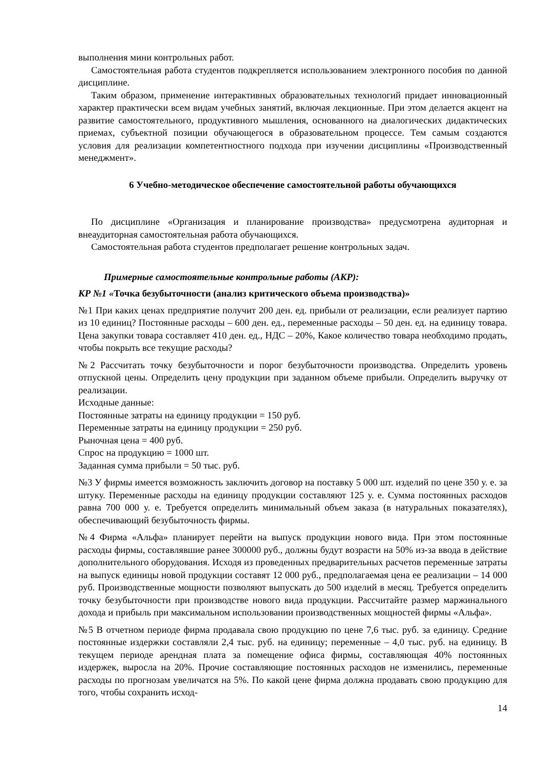выполнения мини контрольных работ.
Самостоятельная работа студентов подкрепляется использованием электронного пособия по данной дисциплине.
Таким образом, применение интерактивных образовательных технологий придает инновационный характер практически всем видам учебных занятий, включая лекционные. При этом делается акцент на развитие самостоятельного, продуктивного мышления, основанного на диалогических дидактических приемах, субъектной позиции обучающегося в образовательном процессе. Тем самым создаются условия для реализации компетентностного подхода при изучении дисциплины «Производственный менеджмент».
6 Учебно-методическое обеспечение самостоятельной работы обучающихся
По дисциплине «Организация и планирование производства» предусмотрена аудиторная и внеаудиторная самостоятельная работа обучающихся.
Самостоятельная работа студентов предполагает решение контрольных задач.
Примерные самостоятельные контрольные работы (АКР):
КР №1 «Точка безубыточности (анализ критического объема производства)»
№1 При каких ценах предприятие получит 200 ден. ед. прибыли от реализации, если реализует партию из 10 единиц? Постоянные расходы – 600 ден. ед., переменные расходы – 50 ден. ед. на единицу товара. Цена закупки товара составляет 410 ден. ед., НДС – 20%, Какое количество товара необходимо продать, чтобы покрыть все текущие расходы?
№2 Рассчитать точку безубыточности и порог безубыточности производства. Определить уровень отпускной цены. Определить цену продукции при заданном объеме прибыли. Определить выручку от реализации.
Исходные данные:
Постоянные затраты на единицу продукции = 150 руб.
Переменные затраты на единицу продукции = 250 руб.
Рыночная цена = 400 руб.
Спрос на продукцию = 1000 шт.
Заданная сумма прибыли = 50 тыс. руб.
№3 У фирмы имеется возможность заключить договор на поставку 5 000 шт. изделий по цене 350 у. е. за штуку. Переменные расходы на единицу продукции составляют 125 у. е. Сумма постоянных расходов равна 700 000 у. е. Требуется определить минимальный объем заказа (в натуральных показателях), обеспечивающий безубыточность фирмы.
№4 Фирма «Альфа» планирует перейти на выпуск продукции нового вида. При этом постоянные расходы фирмы, составлявшие ранее 300000 руб., должны будут возрасти на 50% из-за ввода в действие дополнительного оборудования. Исходя из проведенных предварительных расчетов переменные затраты на выпуск единицы новой продукции составят 12 000 руб., предполагаемая цена ее реализации – 14 000 руб. Производственные мощности позволяют выпускать до 500 изделий в месяц. Требуется определить точку безубыточности при производстве нового вида продукции. Рассчитайте размер маржинального дохода и прибыль при максимальном использовании производственных мощностей фирмы «Альфа».
№5 В отчетном периоде фирма продавала свою продукцию по цене 7,6 тыс. руб. за единицу. Средние постоянные издержки составляли 2,4 тыс. руб. на единицу; переменные – 4,0 тыс. руб. на единицу. В текущем периоде арендная плата за помещение офиса фирмы, составляющая 40% постоянных издержек, выросла на 20%. Прочие составляющие постоянных расходов не изменились, переменные расходы по прогнозам увеличатся на 5%. По какой цене фирма должна продавать свою продукцию для того, чтобы сохранить исход-
14